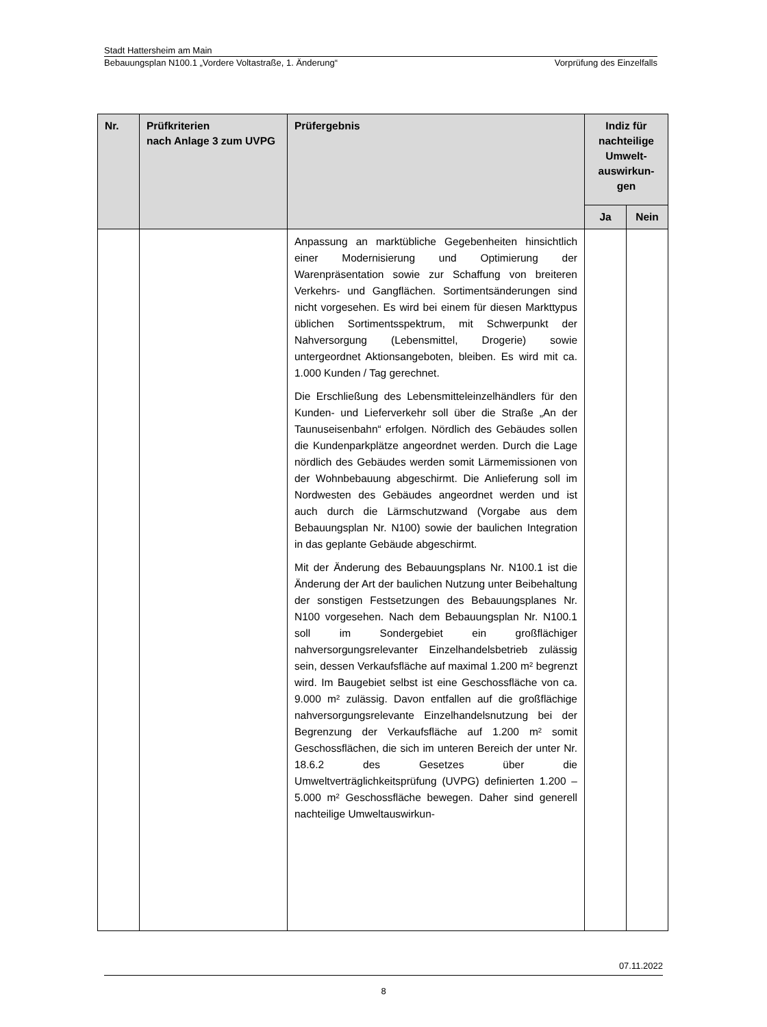Stadt Hattersheim am Main
Bebauungsplan N100.1 „Vordere Voltastraße, 1. Änderung“Vorprüfung des Einzelfalls
| Nr. | Prüfkriterien nach Anlage 3 zum UVPG | Prüfergebnis | Indiz für nachteilige Umwelt-auswirkun-gen | |
| --- | --- | --- | --- | --- |
| | | | Ja | Nein |
| | | Anpassung an marktübliche Gegebenheiten hinsichtlich einer Modernisierung und Optimierung der Warenpräsentation sowie zur Schaffung von breiteren Verkehrs- und Gangflächen. Sortimentsänderungen sind nicht vorgesehen. Es wird bei einem für diesen Markttypus üblichen Sortimentsspektrum, mit Schwerpunkt der Nahversorgung (Lebensmittel, Drogerie) sowie untergeordnet Aktionsangeboten, bleiben. Es wird mit ca. 1.000 Kunden / Tag gerechnet. Die Erschließung des Lebensmitteleinzelhändlers für den Kunden- und Lieferverkehr soll über die Straße „An der Taunuseisenbahn“ erfolgen. Nördlich des Gebäudes sollen die Kundenparkplätze angeordnet werden. Durch die Lage nördlich des Gebäudes werden somit Lärmemissionen von der Wohnbebauung abgeschirmt. Die Anlieferung soll im Nordwesten des Gebäudes angeordnet werden und ist auch durch die Lärmschutzwand (Vorgabe aus dem Bebauungsplan Nr. N100) sowie der baulichen Integration in das geplante Gebäude abgeschirmt. Mit der Änderung des Bebauungsplans Nr. N100.1 ist die Änderung der Art der baulichen Nutzung unter Beibehaltung der sonstigen Festsetzungen des Bebauungsplanes Nr. N100 vorgesehen. Nach dem Bebauungsplan Nr. N100.1 soll im Sondergebiet ein großflächiger nahversorgungsrelevanter Einzelhandelsbetrieb zulässig sein, dessen Verkaufsfläche auf maximal 1.200 m² begrenzt wird. Im Baugebiet selbst ist eine Geschossfläche von ca. 9.000 m² zulässig. Davon entfallen auf die großflächige nahversorgungsrelevante Einzelhandelsnutzung bei der Begrenzung der Verkaufsfläche auf 1.200 m² somit Geschossflächen, die sich im unteren Bereich der unter Nr. 18.6.2 des Gesetzes über die Umweltverträglichkeitsprüfung (UVPG) definierten 1.200 – 5.000 m² Geschossfläche bewegen. Daher sind generell nachteilige Umweltauswirkun- | | |
07.11.2022
8